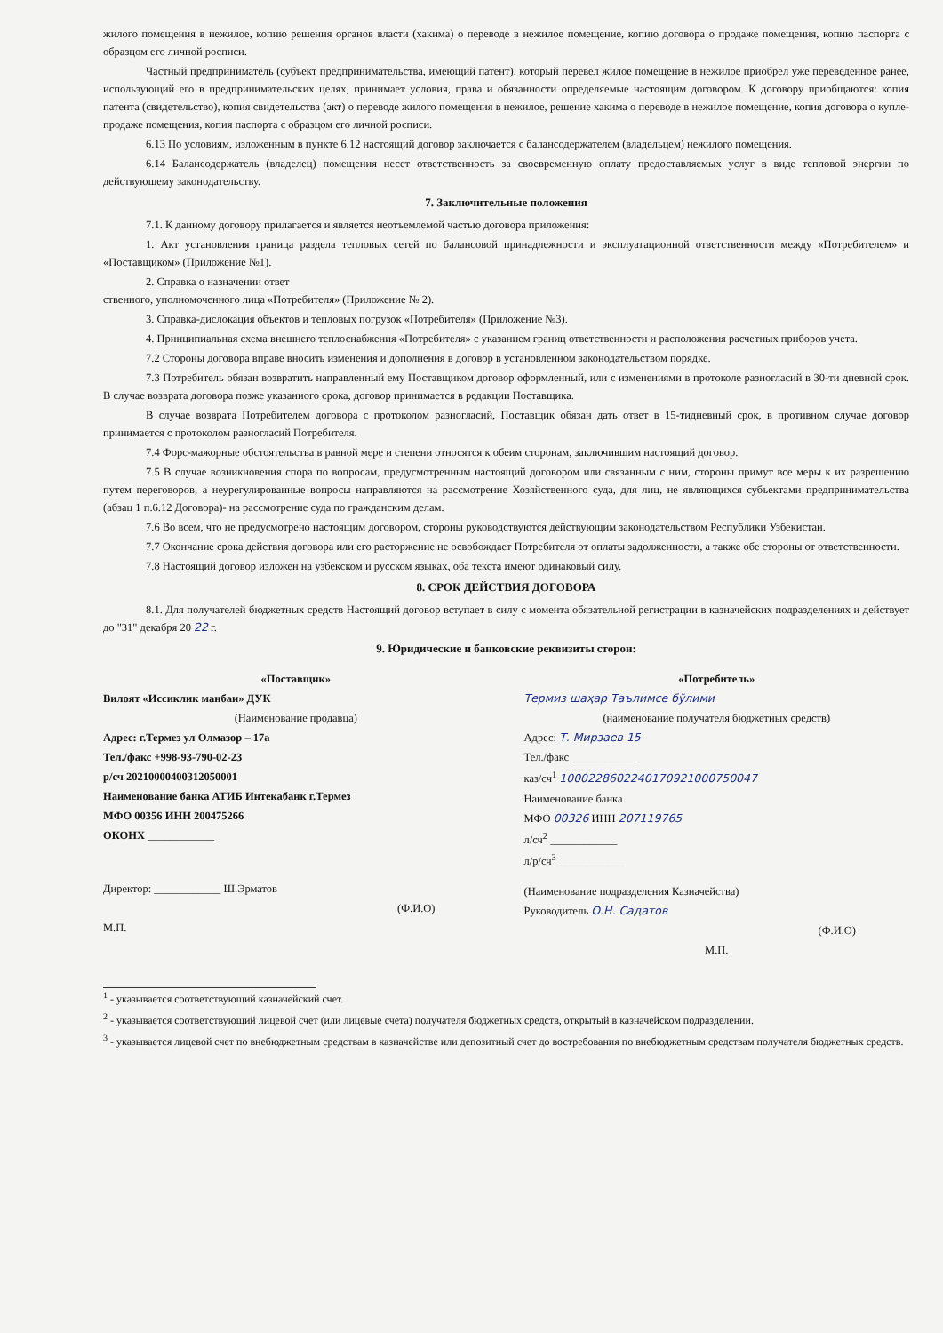жилого помещения в нежилое, копию решения органов власти (хакима) о переводе в нежилое помещение, копию договора о продаже помещения, копию паспорта с образцом его личной росписи.
Частный предприниматель (субъект предпринимательства, имеющий патент), который перевел жилое помещение в нежилое приобрел уже переведенное ранее, использующий его в предпринимательских целях, принимает условия, права и обязанности определяемые настоящим договором. К договору приобщаются: копия патента (свидетельство), копия свидетельства (акт) о переводе жилого помещения в нежилое, решение хакима о переводе в нежилое помещение, копия договора о купле-продаже помещения, копия паспорта с образцом его личной росписи.
6.13 По условиям, изложенным в пункте 6.12 настоящий договор заключается с балансодержателем (владельцем) нежилого помещения.
6.14 Балансодержатель (владелец) помещения несет ответственность за своевременную оплату предоставляемых услуг в виде тепловой энергии по действующему законодательству.
7. Заключительные положения
7.1. К данному договору прилагается и является неотъемлемой частью договора приложения:
1. Акт установления граница раздела тепловых сетей по балансовой принадлежности и эксплуатационной ответственности между «Потребителем» и «Поставщиком» (Приложение №1).
2. Справка о назначении ответ
ственного, уполномоченного лица «Потребителя» (Приложение № 2).
3. Справка-дислокация объектов и тепловых погрузок «Потребителя» (Приложение №3).
4. Принципиальная схема внешнего теплоснабжения «Потребителя» с указанием границ ответственности и расположения расчетных приборов учета.
7.2 Стороны договора вправе вносить изменения и дополнения в договор в установленном законодательством порядке.
7.3 Потребитель обязан возвратить направленный ему Поставщиком договор оформленный, или с изменениями в протоколе разногласий в 30-ти дневной срок. В случае возврата договора позже указанного срока, договор принимается в редакции Поставщика.
В случае возврата Потребителем договора с протоколом разногласий, Поставщик обязан дать ответ в 15-тидневный срок, в противном случае договор принимается с протоколом разногласий Потребителя.
7.4 Форс-мажорные обстоятельства в равной мере и степени относятся к обеим сторонам, заключившим настоящий договор.
7.5 В случае возникновения спора по вопросам, предусмотренным настоящий договором или связанным с ним, стороны примут все меры к их разрешению путем переговоров, а неурегулированные вопросы направляются на рассмотрение Хозяйственного суда, для лиц, не являющихся субъектами предпринимательства (абзац 1 п.6.12 Договора)- на рассмотрение суда по гражданским делам.
7.6 Во всем, что не предусмотрено настоящим договором, стороны руководствуются действующим законодательством Республики Узбекистан.
7.7 Окончание срока действия договора или его расторжение не освобождает Потребителя от оплаты задолженности, а также обе стороны от ответственности.
7.8 Настоящий договор изложен на узбекском и русском языках, оба текста имеют одинаковый силу.
8. СРОК ДЕЙСТВИЯ ДОГОВОРА
8.1. Для получателей бюджетных средств Настоящий договор вступает в силу с момента обязательной регистрации в казначейских подразделениях и действует до "31" декабря 20 22 г.
9. Юридические и банковские реквизиты сторон:
«Поставщик»
Вилоят «Иссиклик манбаи» ДУК
(Наименование продавца)
Адрес: г.Термез ул Олмазор – 17а
Тел./факс +998-93-790-02-23
р/сч 20210000400312050001
Наименование банка АТИБ Интекабанк г.Термез
МФО 00356 ИНН 200475266
ОКОНХ ____________
Директор: ____________ Ш.Эрматов
(Ф.И.О)
М.П.
«Потребитель»
Термиз шаҳар Таълимсе бўлими
(наименование получателя бюджетных средств)
Адрес: Т. Мирзаев 15
Тел./факс ____________
каз/сч<sup>1</sup> 1000228602240170921000750047
Наименование банка
МФО 00326 ИНН 207119765
л/сч<sup>2</sup> ____________
л/р/сч<sup>3</sup> ____________
(Наименование подразделения Казначейства)
Руководитель О.Н. Садатов
(Ф.И.О)
М.П.
<sup>1</sup> - указывается соответствующий казначейский счет.
<sup>2</sup> - указывается соответствующий лицевой счет (или лицевые счета) получателя бюджетных средств, открытый в казначейском подразделении.
<sup>3</sup> - указывается лицевой счет по внебюджетным средствам в казначействе или депозитный счет до востребования по внебюджетным средствам получателя бюджетных средств.